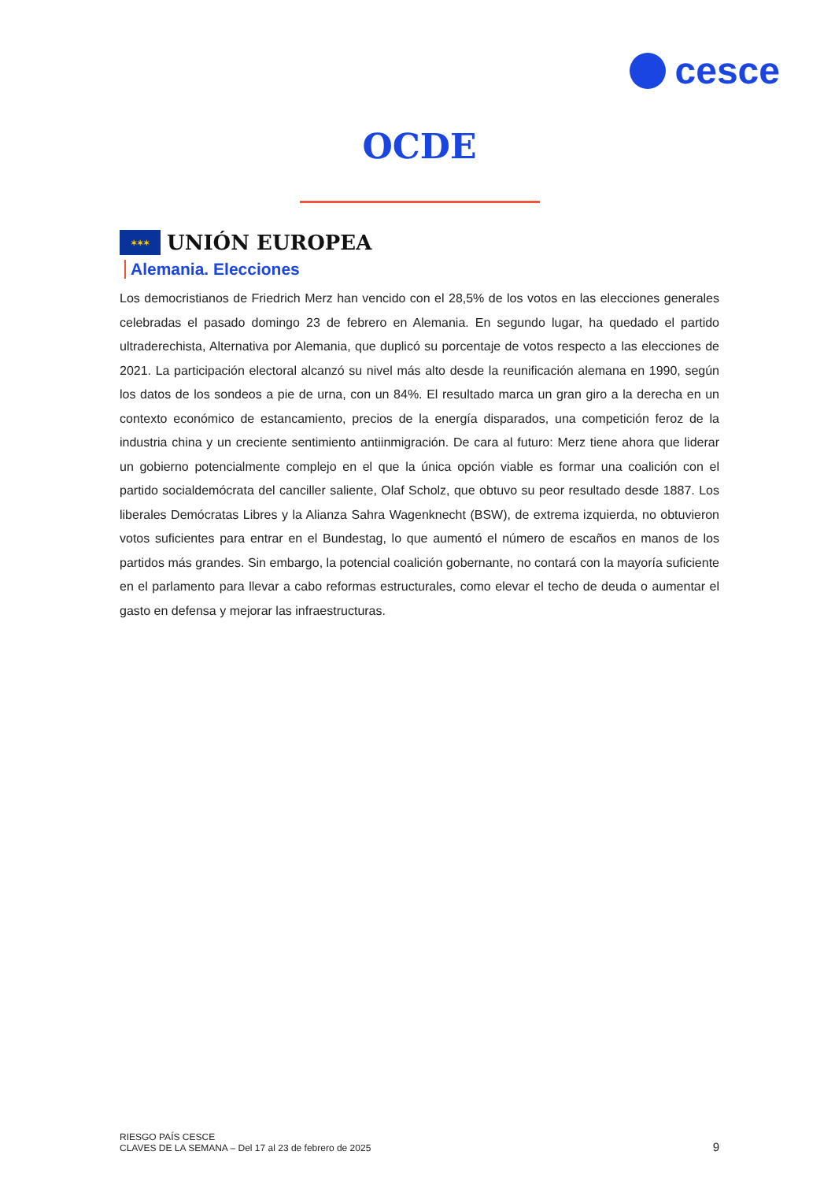cesce
OCDE
✶✶✶ UNIÓN EUROPEA
Alemania. Elecciones
Los democristianos de Friedrich Merz han vencido con el 28,5% de los votos en las elecciones generales celebradas el pasado domingo 23 de febrero en Alemania. En segundo lugar, ha quedado el partido ultraderechista, Alternativa por Alemania, que duplicó su porcentaje de votos respecto a las elecciones de 2021. La participación electoral alcanzó su nivel más alto desde la reunificación alemana en 1990, según los datos de los sondeos a pie de urna, con un 84%. El resultado marca un gran giro a la derecha en un contexto económico de estancamiento, precios de la energía disparados, una competición feroz de la industria china y un creciente sentimiento antiinmigración. De cara al futuro: Merz tiene ahora que liderar un gobierno potencialmente complejo en el que la única opción viable es formar una coalición con el partido socialdemócrata del canciller saliente, Olaf Scholz, que obtuvo su peor resultado desde 1887. Los liberales Demócratas Libres y la Alianza Sahra Wagenknecht (BSW), de extrema izquierda, no obtuvieron votos suficientes para entrar en el Bundestag, lo que aumentó el número de escaños en manos de los partidos más grandes. Sin embargo, la potencial coalición gobernante, no contará con la mayoría suficiente en el parlamento para llevar a cabo reformas estructurales, como elevar el techo de deuda o aumentar el gasto en defensa y mejorar las infraestructuras.
RIESGO PAÍS CESCE
CLAVES DE LA SEMANA – Del 17 al 23 de febrero de 2025
9